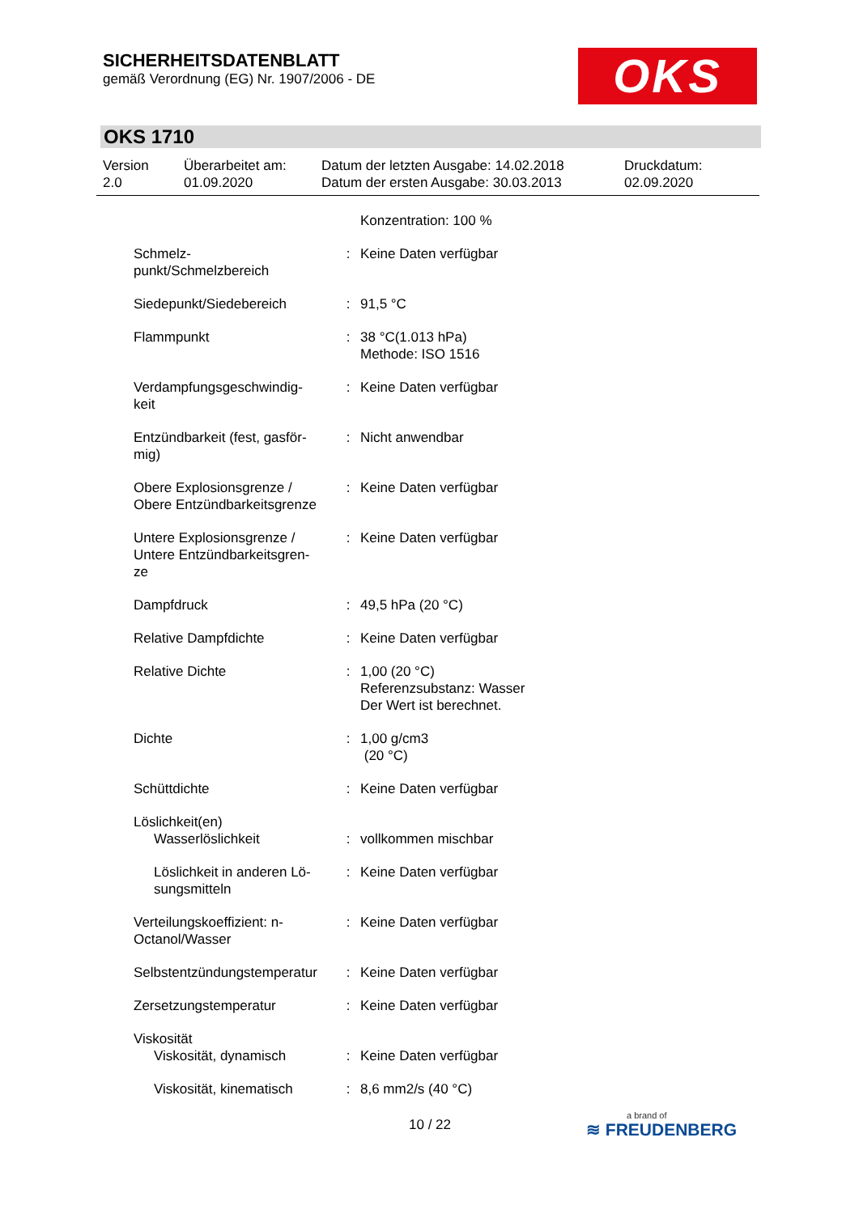SICHERHEITSDATENBLATT
gemäß Verordnung (EG) Nr. 1907/2006 - DE
OKS
OKS 1710
| Version 2.0 | Überarbeitet am: 01.09.2020 | Datum der letzten Ausgabe: 14.02.2018 Datum der ersten Ausgabe: 30.03.2013 | Druckdatum: 02.09.2020 |
| | | Konzentration: 100 % |
| Schmelz- punkt/Schmelzbereich | : | Keine Daten verfügbar |
| Siedepunkt/Siedebereich | : | 91,5 °C |
| Flammpunkt | : | 38 °C(1.013 hPa) Methode: ISO 1516 |
| Verdampfungsgeschwindig- keit | : | Keine Daten verfügbar |
| Entzündbarkeit (fest, gasför- mig) | : | Nicht anwendbar |
| Obere Explosionsgrenze / Obere Entzündbarkeitsgrenze | : | Keine Daten verfügbar |
| Untere Explosionsgrenze / Untere Entzündbarkeitsgren- ze | : | Keine Daten verfügbar |
| Dampfdruck | : | 49,5 hPa (20 °C) |
| Relative Dampfdichte | : | Keine Daten verfügbar |
| Relative Dichte | : | 1,00 (20 °C) Referenzsubstanz: Wasser Der Wert ist berechnet. |
| Dichte | : | 1,00 g/cm3 (20 °C) |
| Schüttdichte | : | Keine Daten verfügbar |
| Löslichkeit(en) | | |
| Wasserlöslichkeit | : | vollkommen mischbar |
| Löslichkeit in anderen Lö- sungsmitteln | : | Keine Daten verfügbar |
| Verteilungskoeffizient: n- Octanol/Wasser | : | Keine Daten verfügbar |
| Selbstentzündungstemperatur | : | Keine Daten verfügbar |
| Zersetzungstemperatur | : | Keine Daten verfügbar |
| Viskosität | | |
| Viskosität, dynamisch | : | Keine Daten verfügbar |
| Viskosität, kinematisch | : | 8,6 mm2/s (40 °C) |
10 / 22 a brand of
≋ FREUDENBERG